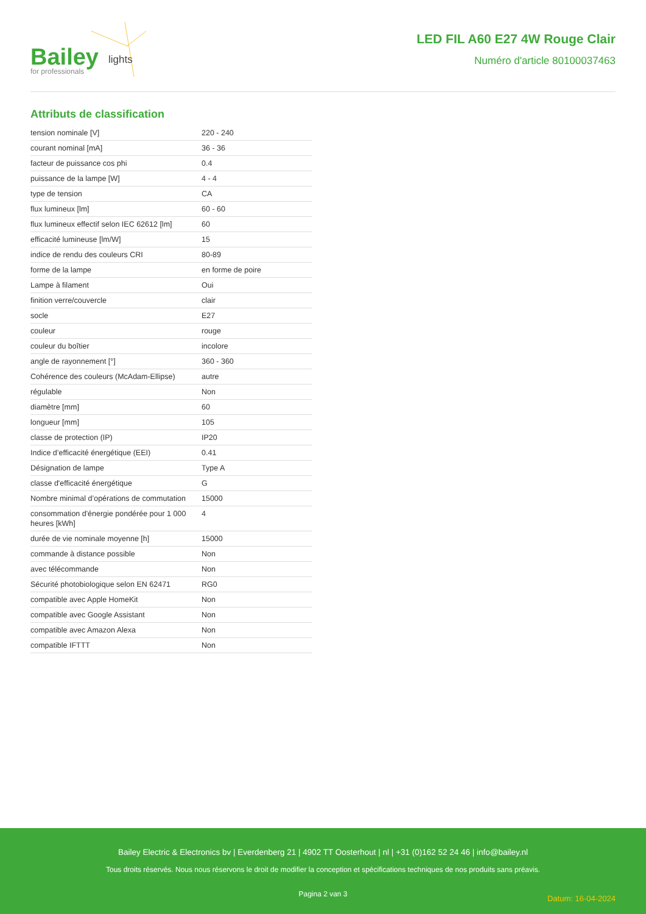Bailey for professionals
lights
LED FIL A60 E27 4W Rouge Clair
Numéro d'article 80100037463
Attributs de classification
| tension nominale [V] | 220 - 240 |
| courant nominal [mA] | 36 - 36 |
| facteur de puissance cos phi | 0.4 |
| puissance de la lampe [W] | 4 - 4 |
| type de tension | CA |
| flux lumineux [lm] | 60 - 60 |
| flux lumineux effectif selon IEC 62612 [lm] | 60 |
| efficacité lumineuse [lm/W] | 15 |
| indice de rendu des couleurs CRI | 80-89 |
| forme de la lampe | en forme de poire |
| Lampe à filament | Oui |
| finition verre/couvercle | clair |
| socle | E27 |
| couleur | rouge |
| couleur du boîtier | incolore |
| angle de rayonnement [°] | 360 - 360 |
| Cohérence des couleurs (McAdam-Ellipse) | autre |
| régulable | Non |
| diamètre [mm] | 60 |
| longueur [mm] | 105 |
| classe de protection (IP) | IP20 |
| Indice d’efficacité énergétique (EEI) | 0.41 |
| Désignation de lampe | Type A |
| classe d'efficacité énergétique | G |
| Nombre minimal d’opérations de commutation | 15000 |
| consommation d'énergie pondérée pour 1 000 heures [kWh] | 4 |
| durée de vie nominale moyenne [h] | 15000 |
| commande à distance possible | Non |
| avec télécommande | Non |
| Sécurité photobiologique selon EN 62471 | RG0 |
| compatible avec Apple HomeKit | Non |
| compatible avec Google Assistant | Non |
| compatible avec Amazon Alexa | Non |
| compatible IFTTT | Non |
Bailey Electric & Electronics bv | Everdenberg 21 | 4902 TT Oosterhout | nl | +31 (0)162 52 24 46 | info@bailey.nl
Tous droits réservés. Nous nous réservons le droit de modifier la conception et spécifications techniques de nos produits sans préavis.
Pagina 2 van 3
Datum: 16-04-2024